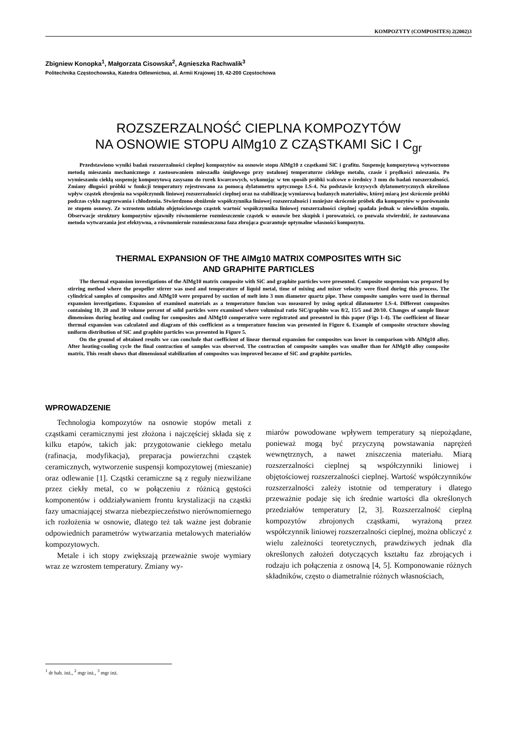KOMPOZYTY (COMPOSITES) 2(2002)3
Zbigniew Konopka<sup>1</sup>, Małgorzata Cisowska<sup>2</sup>, Agnieszka Rachwalik<sup>3</sup>
Politechnika Częstochowska, Katedra Odlewnictwa, al. Armii Krajowej 19, 42-200 Częstochowa
ROZSZERZALNOŚĆ CIEPLNA KOMPOZYTÓW
NA OSNOWIE STOPU AlMg10 Z CZĄSTKAMI SiC I C<sub>gr</sub>
Przedstawiono wyniki badań rozszerzalności cieplnej kompozytów na osnowie stopu AlMg10 z cząstkami SiC i grafitu. Suspensję kompozytową wytworzono metodą mieszania mechanicznego z zastosowaniem mieszadła śmigłowego przy ustalonej temperaturze ciekłego metalu, czasie i prędkości mieszania. Po wymieszaniu ciekłą suspensję kompozytową zasysano do rurek kwarcowych, wykonując w ten sposób próbki walcowe o średnicy 3 mm do badań rozszerzalności. Zmiany długości próbki w funkcji temperatury rejestrowano za pomocą dylatometru optycznego LS-4. Na podstawie krzywych dylatometrycznych określono wpływ cząstek zbrojenia na współczynnik liniowej rozszerzalności cieplnej oraz na stabilizację wymiarową badanych materiałów, której miarą jest skrócenie próbki podczas cyklu nagrzewania i chłodzenia. Stwierdzono obniżenie współczynnika liniowej rozszerzalności i mniejsze skrócenie próbek dla kompozytów w porównaniu ze stopem osnowy. Ze wzrostem udziału objętościowego cząstek wartość współczynnika liniowej rozszerzalności cieplnej spadała jednak w niewielkim stopniu. Obserwacje struktury kompozytów ujawniły równomierne rozmieszczenie cząstek w osnowie bez skupisk i porowatości, co pozwala stwierdzić, że zastosowana metoda wytwarzania jest efektywna, a równomiernie rozmieszczona faza zbrojąca gwarantuje optymalne własności kompozytu.
THERMAL EXPANSION OF THE AlMg10 MATRIX COMPOSITES WITH SiC
AND GRAPHITE PARTICLES
The thermal expansion investigations of the AlMg10 matrix composite with SiC and graphite particles were presented. Composite suspension was prepared by stirring method where the propeller stirrer was used and temperature of liquid metal, time of mixing and mixer velocity were fixed during this process. The cylindrical samples of composites and AlMg10 were prepared by suction of melt into 3 mm diameter quartz pipe. These composite samples were used in thermal expansion investigations. Expansion of examined materials as a temperature funcion was measured by using optical dilatometer LS-4. Different composites containing 10, 20 and 30 volume percent of solid particles were examined where voluminal ratio SiC/graphite was 8/2, 15/5 and 20/10. Changes of sample linear dimensions during heating and cooling for composites and AlMg10 comperative were registrated and presented in this paper (Figs 1-4). The coefficient of linear thermal expansion was calculated and diagram of this coefficient as a temperature funcion was presented in Figure 6. Example of composite structure showing uniform distribution of SiC and graphite particles was presented in Figure 5.
On the ground of obtained results we can conclude that coefficient of linear thermal expansion for composites was lower in comparison with AlMg10 alloy. After heating-cooling cycle the final contraction of samples was observed. The contraction of composite samples was smaller than for AlMg10 alloy composite matrix. This result shows that dimensional stabilization of composites was improved because of SiC and graphite particles.
WPROWADZENIE
Technologia kompozytów na osnowie stopów metali z cząstkami ceramicznymi jest złożona i najczęściej składa się z kilku etapów, takich jak: przygotowanie ciekłego metalu (rafinacja, modyfikacja), preparacja powierzchni cząstek ceramicznych, wytworzenie suspensji kompozytowej (mieszanie) oraz odlewanie [1]. Cząstki ceramiczne są z reguły niezwilżane przez ciekły metal, co w połączeniu z różnicą gęstości komponentów i oddziaływaniem frontu krystalizacji na cząstki fazy umacniającej stwarza niebezpieczeństwo nierównomiernego ich rozłożenia w osnowie, dlatego też tak ważne jest dobranie odpowiednich parametrów wytwarzania metalowych materiałów kompozytowych.
Metale i ich stopy zwiększają przeważnie swoje wymiary wraz ze wzrostem temperatury. Zmiany wy-
miarów powodowane wpływem temperatury są niepożądane, ponieważ mogą być przyczyną powstawania naprężeń wewnętrznych, a nawet zniszczenia materiału. Miarą rozszerzalności cieplnej są współczynniki liniowej i objętościowej rozszerzalności cieplnej. Wartość współczynników rozszerzalności zależy istotnie od temperatury i dlatego przeważnie podaje się ich średnie wartości dla określonych przedziałów temperatury [2, 3]. Rozszerzalność cieplną kompozytów zbrojonych cząstkami, wyrażoną przez współczynnik liniowej rozszerzalności cieplnej, można obliczyć z wielu zależności teoretycznych, prawdziwych jednak dla określonych założeń dotyczących kształtu faz zbrojących i rodzaju ich połączenia z osnową [4, 5]. Komponowanie różnych składników, często o diametralnie różnych własnościach,
<sup>1</sup> dr hab. inż., <sup>2</sup> mgr inż., <sup>3</sup> mgr inż.